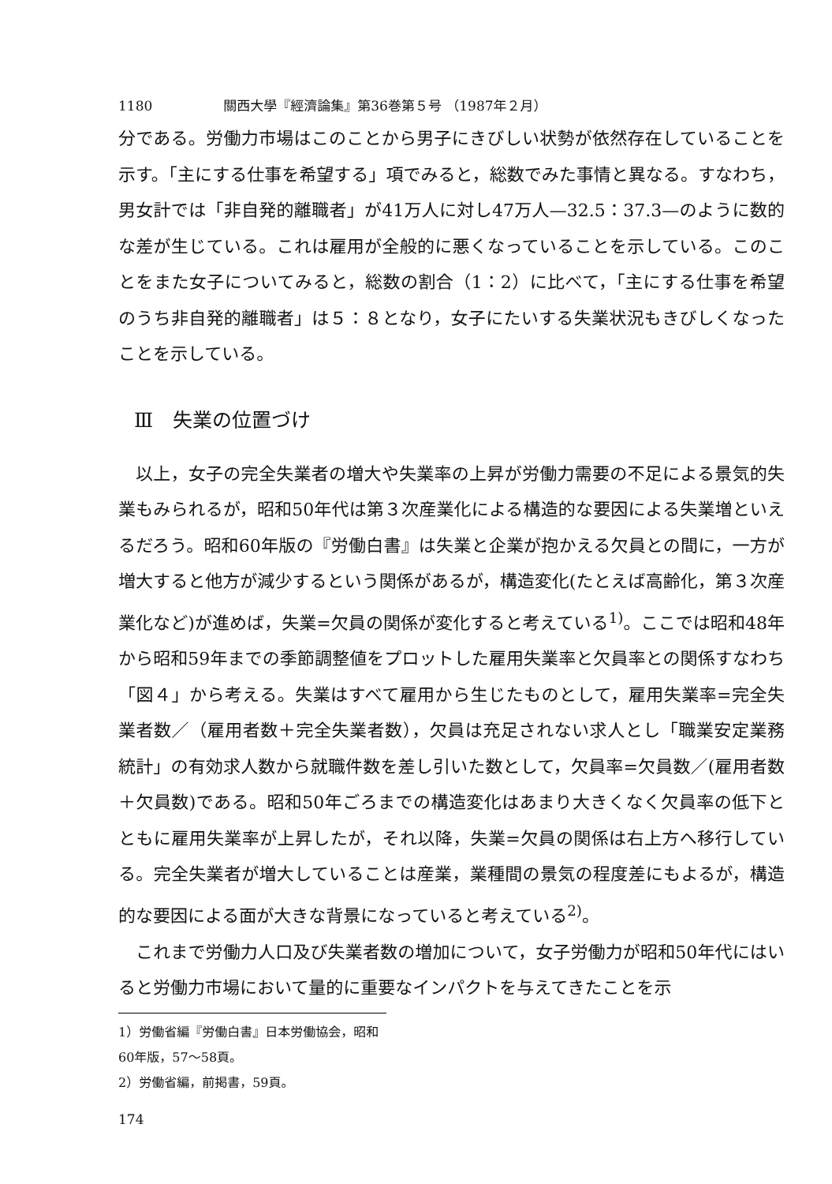1180 關西大學『經濟論集』第36巻第５号 （1987年２月）
分である。労働力市場はこのことから男子にきびしい状勢が依然存在していることを示す。「主にする仕事を希望する」項でみると，総数でみた事情と異なる。すなわち，男女計では「非自発的離職者」が41万人に対し47万人—32.5：37.3—のように数的な差が生じている。これは雇用が全般的に悪くなっていることを示している。このことをまた女子についてみると，総数の割合（1：2）に比べて，「主にする仕事を希望のうち非自発的離職者」は５：８となり，女子にたいする失業状況もきびしくなったことを示している。
Ⅲ　失業の位置づけ
以上，女子の完全失業者の増大や失業率の上昇が労働力需要の不足による景気的失業もみられるが，昭和50年代は第３次産業化による構造的な要因による失業増といえるだろう。昭和60年版の『労働白書』は失業と企業が抱かえる欠員との間に，一方が増大すると他方が減少するという関係があるが，構造変化(たとえば高齢化，第３次産業化など)が進めば，失業=欠員の関係が変化すると考えている<sup>1)</sup>。ここでは昭和48年から昭和59年までの季節調整値をプロットした雇用失業率と欠員率との関係すなわち「図４」から考える。失業はすべて雇用から生じたものとして，雇用失業率=完全失業者数／（雇用者数＋完全失業者数），欠員は充足されない求人とし「職業安定業務統計」の有効求人数から就職件数を差し引いた数として，欠員率=欠員数／(雇用者数＋欠員数)である。昭和50年ごろまでの構造変化はあまり大きくなく欠員率の低下とともに雇用失業率が上昇したが，それ以降，失業=欠員の関係は右上方へ移行している。完全失業者が増大していることは産業，業種間の景気の程度差にもよるが，構造的な要因による面が大きな背景になっていると考えている<sup>2)</sup>。
これまで労働力人口及び失業者数の増加について，女子労働力が昭和50年代にはいると労働力市場において量的に重要なインパクトを与えてきたことを示
1）労働省編『労働白書』日本労働協会，昭和60年版，57〜58頁。
2）労働省編，前掲書，59頁。
174